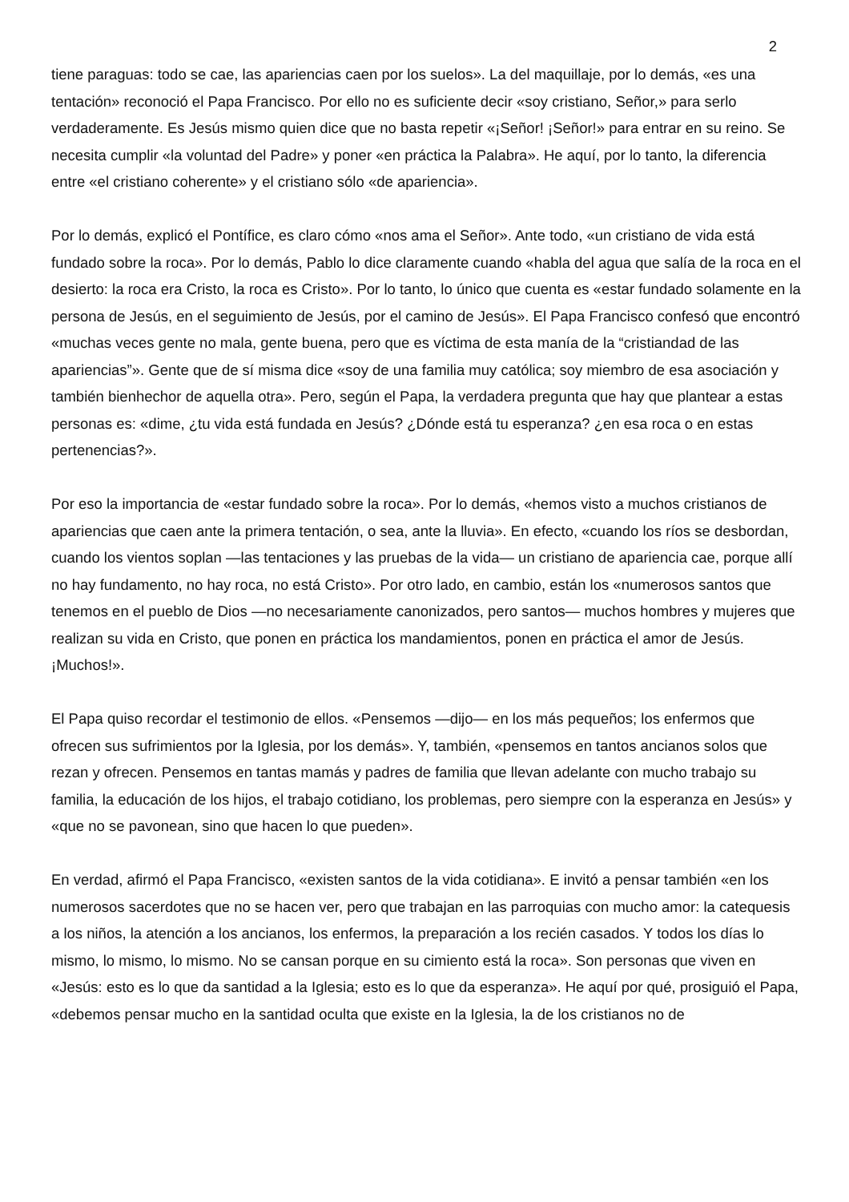2
tiene paraguas: todo se cae, las apariencias caen por los suelos». La del maquillaje, por lo demás, «es una tentación» reconoció el Papa Francisco. Por ello no es suficiente decir «soy cristiano, Señor,» para serlo verdaderamente. Es Jesús mismo quien dice que no basta repetir «¡Señor! ¡Señor!» para entrar en su reino. Se necesita cumplir «la voluntad del Padre» y poner «en práctica la Palabra». He aquí, por lo tanto, la diferencia entre «el cristiano coherente» y el cristiano sólo «de apariencia».
Por lo demás, explicó el Pontífice, es claro cómo «nos ama el Señor». Ante todo, «un cristiano de vida está fundado sobre la roca». Por lo demás, Pablo lo dice claramente cuando «habla del agua que salía de la roca en el desierto: la roca era Cristo, la roca es Cristo». Por lo tanto, lo único que cuenta es «estar fundado solamente en la persona de Jesús, en el seguimiento de Jesús, por el camino de Jesús». El Papa Francisco confesó que encontró «muchas veces gente no mala, gente buena, pero que es víctima de esta manía de la “cristiandad de las apariencias”». Gente que de sí misma dice «soy de una familia muy católica; soy miembro de esa asociación y también bienhechor de aquella otra». Pero, según el Papa, la verdadera pregunta que hay que plantear a estas personas es: «dime, ¿tu vida está fundada en Jesús? ¿Dónde está tu esperanza? ¿en esa roca o en estas pertenencias?».
Por eso la importancia de «estar fundado sobre la roca». Por lo demás, «hemos visto a muchos cristianos de apariencias que caen ante la primera tentación, o sea, ante la lluvia». En efecto, «cuando los ríos se desbordan, cuando los vientos soplan —las tentaciones y las pruebas de la vida— un cristiano de apariencia cae, porque allí no hay fundamento, no hay roca, no está Cristo». Por otro lado, en cambio, están los «numerosos santos que tenemos en el pueblo de Dios —no necesariamente canonizados, pero santos— muchos hombres y mujeres que realizan su vida en Cristo, que ponen en práctica los mandamientos, ponen en práctica el amor de Jesús. ¡Muchos!».
El Papa quiso recordar el testimonio de ellos. «Pensemos —dijo— en los más pequeños; los enfermos que ofrecen sus sufrimientos por la Iglesia, por los demás». Y, también, «pensemos en tantos ancianos solos que rezan y ofrecen. Pensemos en tantas mamás y padres de familia que llevan adelante con mucho trabajo su familia, la educación de los hijos, el trabajo cotidiano, los problemas, pero siempre con la esperanza en Jesús» y «que no se pavonean, sino que hacen lo que pueden».
En verdad, afirmó el Papa Francisco, «existen santos de la vida cotidiana». E invitó a pensar también «en los numerosos sacerdotes que no se hacen ver, pero que trabajan en las parroquias con mucho amor: la catequesis a los niños, la atención a los ancianos, los enfermos, la preparación a los recién casados. Y todos los días lo mismo, lo mismo, lo mismo. No se cansan porque en su cimiento está la roca». Son personas que viven en «Jesús: esto es lo que da santidad a la Iglesia; esto es lo que da esperanza». He aquí por qué, prosiguió el Papa, «debemos pensar mucho en la santidad oculta que existe en la Iglesia, la de los cristianos no de